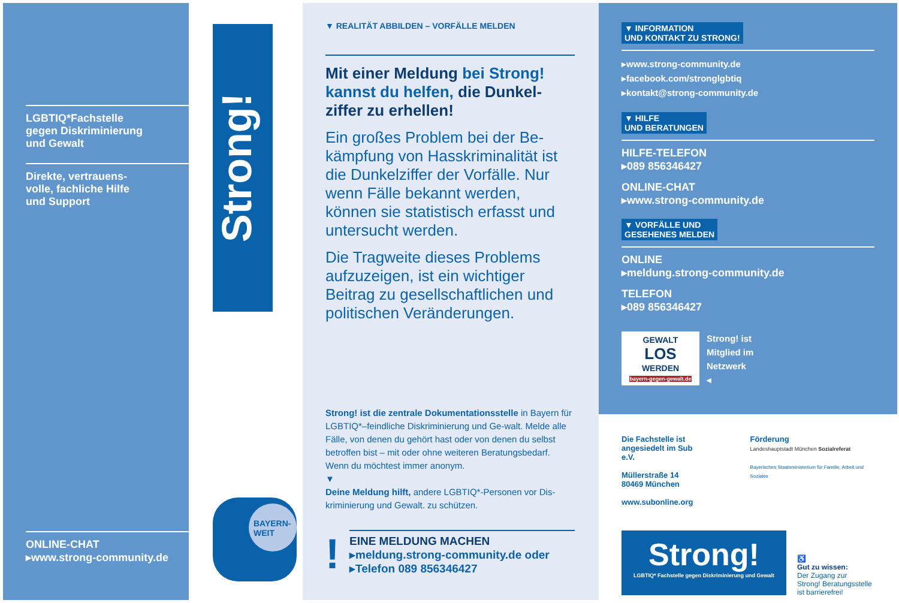LGBTIQ*Fachstelle
gegen Diskriminierung
und Gewalt
Direkte, vertrauens-
volle, fachliche Hilfe
und Support
ONLINE-CHAT
▸www.strong-community.de
Strong!
BAYERN-
WEIT
▼ REALITÄT ABBILDEN – VORFÄLLE MELDEN
Mit einer Meldung bei Strong! kannst du helfen, die Dunkel-ziffer zu erhellen!
Ein großes Problem bei der Be-kämpfung von Hasskriminalität ist die Dunkelziffer der Vorfälle. Nur wenn Fälle bekannt werden, können sie statistisch erfasst und untersucht werden.
Die Tragweite dieses Problems aufzuzeigen, ist ein wichtiger Beitrag zu gesellschaftlichen und politischen Veränderungen.
Strong! ist die zentrale Dokumentationsstelle in Bayern für LGBTIQ*–feindliche Diskriminierung und Ge-walt. Melde alle Fälle, von denen du gehört hast oder von denen du selbst betroffen bist – mit oder ohne weiteren Beratungsbedarf. Wenn du möchtest immer anonym.
▼
Deine Meldung hilft, andere LGBTIQ*-Personen vor Dis-kriminierung und Gewalt. zu schützen.
!
EINE MELDUNG MACHEN
▸meldung.strong-community.de oder
▸Telefon 089 856346427
▼ INFORMATION
UND KONTAKT ZU STRONG!
▸www.strong-community.de
▸facebook.com/stronglgbtiq
▸kontakt@strong-community.de
▼ HILFE
UND BERATUNGEN
HILFE-TELEFON
▸089 856346427
ONLINE-CHAT
▸www.strong-community.de
▼ VORFÄLLE UND
GESEHENES MELDEN
ONLINE
▸meldung.strong-community.de
TELEFON
▸089 856346427
GEWALT
LOS
WERDEN
bayern-gegen-gewalt.de
Strong! ist
Mitglied im
Netzwerk
◂
Die Fachstelle ist
angesiedelt im Sub e.V.
Müllerstraße 14
80469 München
www.subonline.org
Förderung
Landeshauptstadt München Sozialreferat
Bayerisches Staatsministerium für Familie, Arbeit und Soziales
Strong!
LGBTIQ* Fachstelle gegen Diskriminierung und Gewalt
♿
Gut zu wissen:
Der Zugang zur
Strong! Beratungsstelle
ist barrierefrei!